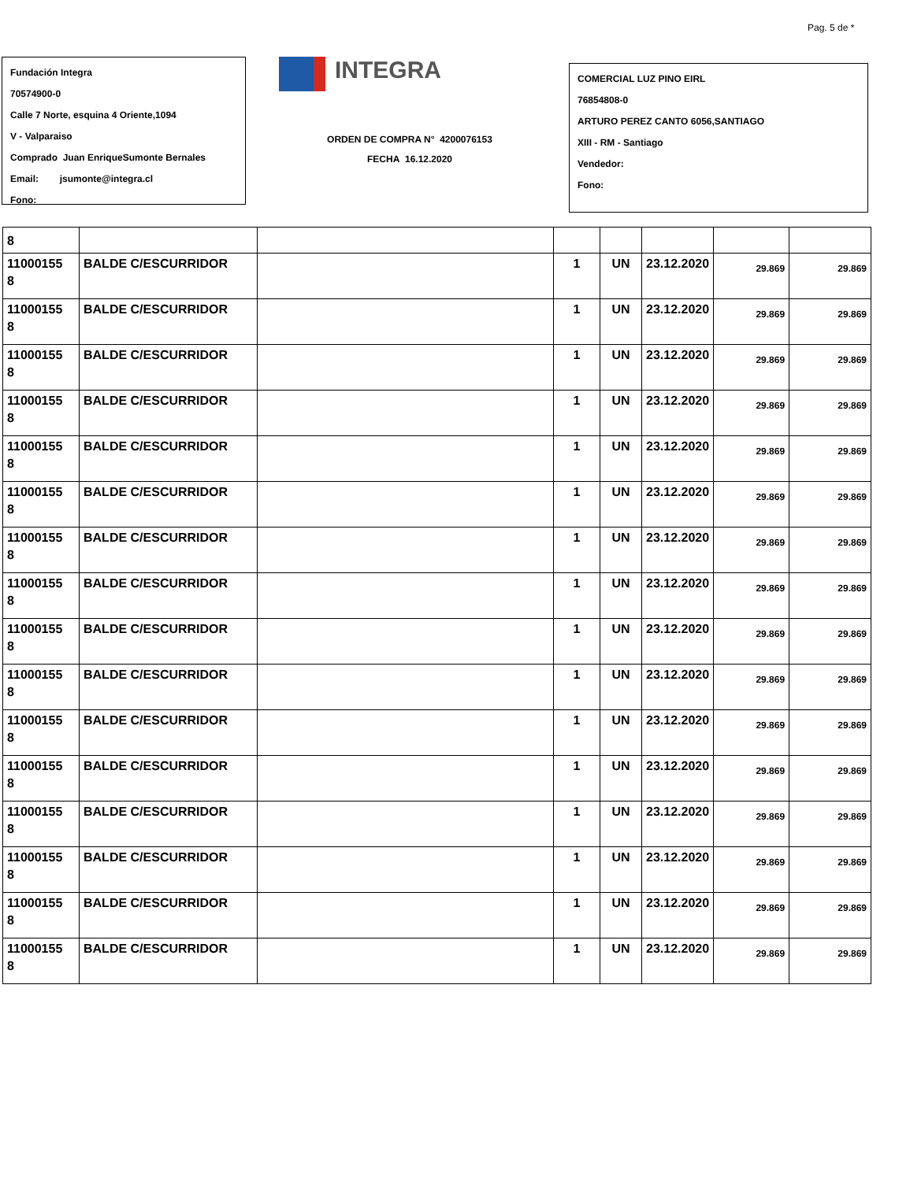Pag. 5 de *
Fundación Integra
70574900-0
Calle 7 Norte, esquina 4 Oriente,1094
V - Valparaiso
Comprado Juan EnriqueSumonte Bernales
Email: jsumonte@integra.cl
Fono:
INTEGRA
ORDEN DE COMPRA N° 4200076153
FECHA 16.12.2020
COMERCIAL LUZ PINO EIRL
76854808-0
ARTURO PEREZ CANTO 6056,SANTIAGO
XIII - RM - Santiago
Vendedor:
Fono:
| 8 | | | | | | | |
| 11000155 8 | BALDE C/ESCURRIDOR | | 1 | UN | 23.12.2020 | 29.869 | 29.869 |
| 11000155 8 | BALDE C/ESCURRIDOR | | 1 | UN | 23.12.2020 | 29.869 | 29.869 |
| 11000155 8 | BALDE C/ESCURRIDOR | | 1 | UN | 23.12.2020 | 29.869 | 29.869 |
| 11000155 8 | BALDE C/ESCURRIDOR | | 1 | UN | 23.12.2020 | 29.869 | 29.869 |
| 11000155 8 | BALDE C/ESCURRIDOR | | 1 | UN | 23.12.2020 | 29.869 | 29.869 |
| 11000155 8 | BALDE C/ESCURRIDOR | | 1 | UN | 23.12.2020 | 29.869 | 29.869 |
| 11000155 8 | BALDE C/ESCURRIDOR | | 1 | UN | 23.12.2020 | 29.869 | 29.869 |
| 11000155 8 | BALDE C/ESCURRIDOR | | 1 | UN | 23.12.2020 | 29.869 | 29.869 |
| 11000155 8 | BALDE C/ESCURRIDOR | | 1 | UN | 23.12.2020 | 29.869 | 29.869 |
| 11000155 8 | BALDE C/ESCURRIDOR | | 1 | UN | 23.12.2020 | 29.869 | 29.869 |
| 11000155 8 | BALDE C/ESCURRIDOR | | 1 | UN | 23.12.2020 | 29.869 | 29.869 |
| 11000155 8 | BALDE C/ESCURRIDOR | | 1 | UN | 23.12.2020 | 29.869 | 29.869 |
| 11000155 8 | BALDE C/ESCURRIDOR | | 1 | UN | 23.12.2020 | 29.869 | 29.869 |
| 11000155 8 | BALDE C/ESCURRIDOR | | 1 | UN | 23.12.2020 | 29.869 | 29.869 |
| 11000155 8 | BALDE C/ESCURRIDOR | | 1 | UN | 23.12.2020 | 29.869 | 29.869 |
| 11000155 8 | BALDE C/ESCURRIDOR | | 1 | UN | 23.12.2020 | 29.869 | 29.869 |